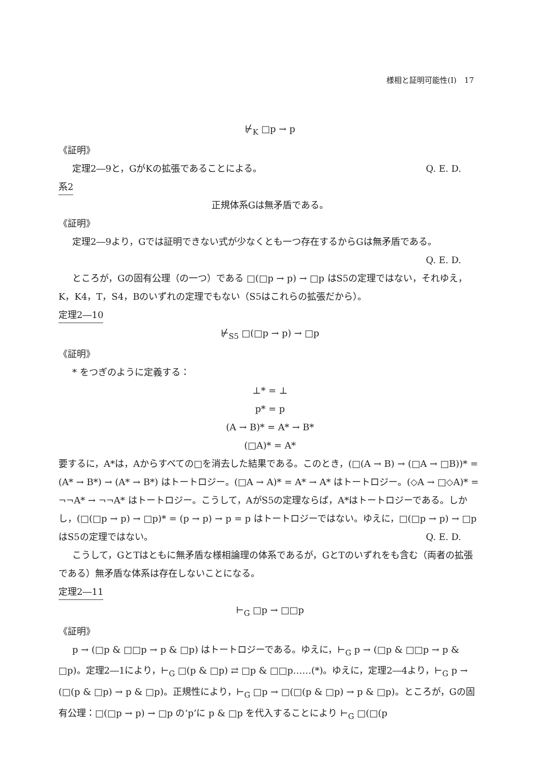様相と証明可能性(Ⅰ)　17
⊬<sub>K</sub> □p → p
《証明》
定理2―9と，GがKの拡張であることによる。 Q. E. D.
系2
正規体系Gは無矛盾である。
《証明》
定理2―9より，Gでは証明できない式が少なくとも一つ存在するからGは無矛盾である。
Q. E. D.
ところが，Gの固有公理（の一つ）である □(□p → p) → □p はS5の定理ではない，それゆえ，K，K4，T，S4，Bのいずれの定理でもない（S5はこれらの拡張だから）。
定理2―10
⊬<sub>S5</sub> □(□p → p) → □p
《証明》
* をつぎのように定義する：
⊥* = ⊥
p* = p
(A → B)* = A* → B*
(□A)* = A*
要するに，A*は，Aからすべての□を消去した結果である。このとき，(□(A → B) → (□A → □B))* = (A* → B*) → (A* → B*) はトートロジー。(□A → A)* = A* → A* はトートロジー。(◇A → □◇A)* = ¬¬A* → ¬¬A* はトートロジー。こうして，AがS5の定理ならば，A*はトートロジーである。しかし，(□(□p → p) → □p)* = (p → p) → p = p はトートロジーではない。ゆえに，□(□p → p) → □p はS5の定理ではない。 Q. E. D.
こうして，GとTはともに無矛盾な様相論理の体系であるが，GとTのいずれをも含む（両者の拡張である）無矛盾な体系は存在しないことになる。
定理2―11
⊢<sub>G</sub> □p → □□p
《証明》
p → (□p & □□p → p & □p) はトートロジーである。ゆえに，⊢<sub>G</sub> p → (□p & □□p → p & □p)。定理2―1により，⊢<sub>G</sub> □(p & □p) ⇄ □p & □□p……(*)。ゆえに，定理2―4より，⊢<sub>G</sub> p → (□(p & □p) → p & □p)。正規性により，⊢<sub>G</sub> □p → □(□(p & □p) → p & □p)。ところが，Gの固有公理：□(□p → p) → □p の‘p’に p & □p を代入することにより ⊢<sub>G</sub> □(□(p